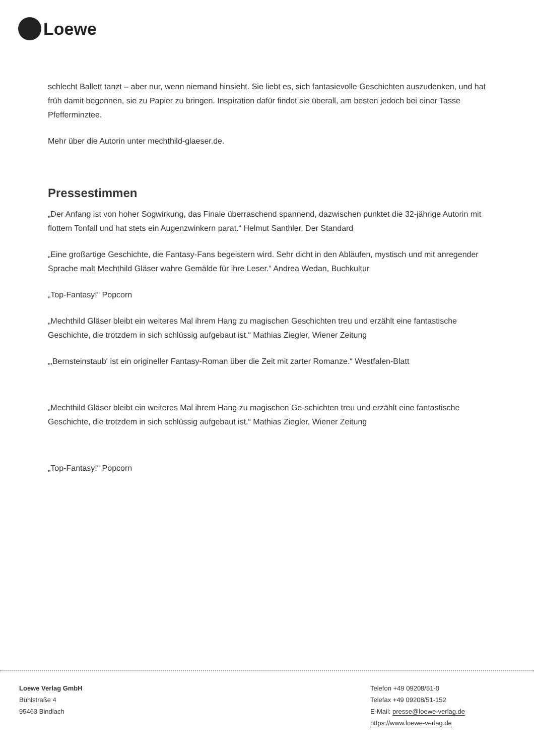Loewe
schlecht Ballett tanzt – aber nur, wenn niemand hinsieht. Sie liebt es, sich fantasievolle Geschichten auszudenken, und hat früh damit begonnen, sie zu Papier zu bringen. Inspiration dafür findet sie überall, am besten jedoch bei einer Tasse Pfefferminztee.
Mehr über die Autorin unter mechthild-glaeser.de.
Pressestimmen
„Der Anfang ist von hoher Sogwirkung, das Finale überraschend spannend, dazwischen punktet die 32-jährige Autorin mit flottem Tonfall und hat stets ein Augenzwinkern parat.“ Helmut Santhler, Der Standard
„Eine großartige Geschichte, die Fantasy-Fans begeistern wird. Sehr dicht in den Abläufen, mystisch und mit anregender Sprache malt Mechthild Gläser wahre Gemälde für ihre Leser.“ Andrea Wedan, Buchkultur
„Top-Fantasy!“ Popcorn
„Mechthild Gläser bleibt ein weiteres Mal ihrem Hang zu magischen Geschichten treu und erzählt eine fantastische Geschichte, die trotzdem in sich schlüssig aufgebaut ist.“ Mathias Ziegler, Wiener Zeitung
„‚Bernsteinstaub‘ ist ein origineller Fantasy-Roman über die Zeit mit zarter Romanze.“ Westfalen-Blatt
„Mechthild Gläser bleibt ein weiteres Mal ihrem Hang zu magischen Ge-schichten treu und erzählt eine fantastische Geschichte, die trotzdem in sich schlüssig aufgebaut ist.“ Mathias Ziegler, Wiener Zeitung
„Top-Fantasy!“ Popcorn
Loewe Verlag GmbH
Bühlstraße 4
95463 Bindlach
Telefon +49 09208/51-0
Telefax +49 09208/51-152
E-Mail: presse@loewe-verlag.de
https://www.loewe-verlag.de